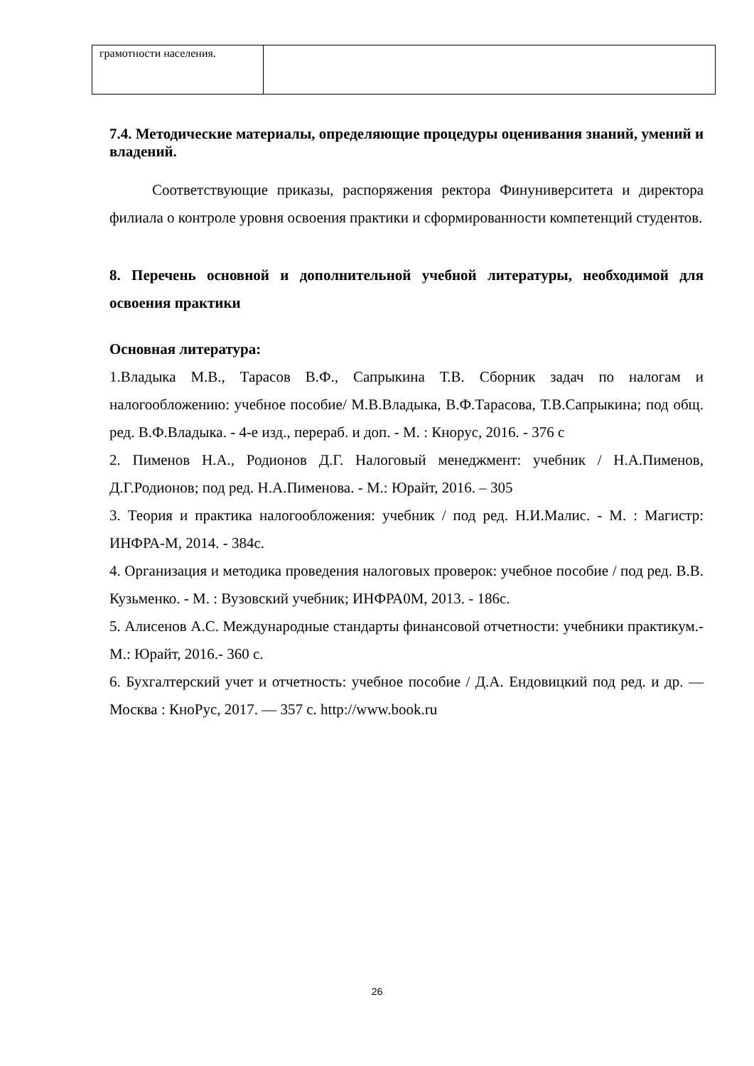| грамотности населения. | |
7.4. Методические материалы, определяющие процедуры оценивания знаний, умений и владений.
Соответствующие приказы, распоряжения ректора Финуниверситета и директора филиала о контроле уровня освоения практики и сформированности компетенций студентов.
8. Перечень основной и дополнительной учебной литературы, необходимой для освоения практики
Основная литература:
1.Владыка М.В., Тарасов В.Ф., Сапрыкина Т.В. Сборник задач по налогам и налогообложению: учебное пособие/ М.В.Владыка, В.Ф.Тарасова, Т.В.Сапрыкина; под общ. ред. В.Ф.Владыка. - 4-е изд., перераб. и доп. - М. : Кнорус, 2016. - 376 с
2. Пименов Н.А., Родионов Д.Г. Налоговый менеджмент: учебник / Н.А.Пименов, Д.Г.Родионов; под ред. Н.А.Пименова. - М.: Юрайт, 2016. – 305
3. Теория и практика налогообложения: учебник / под ред. Н.И.Малис. - М. : Магистр: ИНФРА-М, 2014. - 384с.
4. Организация и методика проведения налоговых проверок: учебное пособие / под ред. В.В. Кузьменко. - М. : Вузовский учебник; ИНФРА0М, 2013. - 186с.
5. Алисенов А.С. Международные стандарты финансовой отчетности: учебники практикум.- М.: Юрайт, 2016.- 360 с.
6. Бухгалтерский учет и отчетность: учебное пособие / Д.А. Ендовицкий под ред. и др. — Москва : КноРус, 2017. — 357 с. http://www.book.ru
26